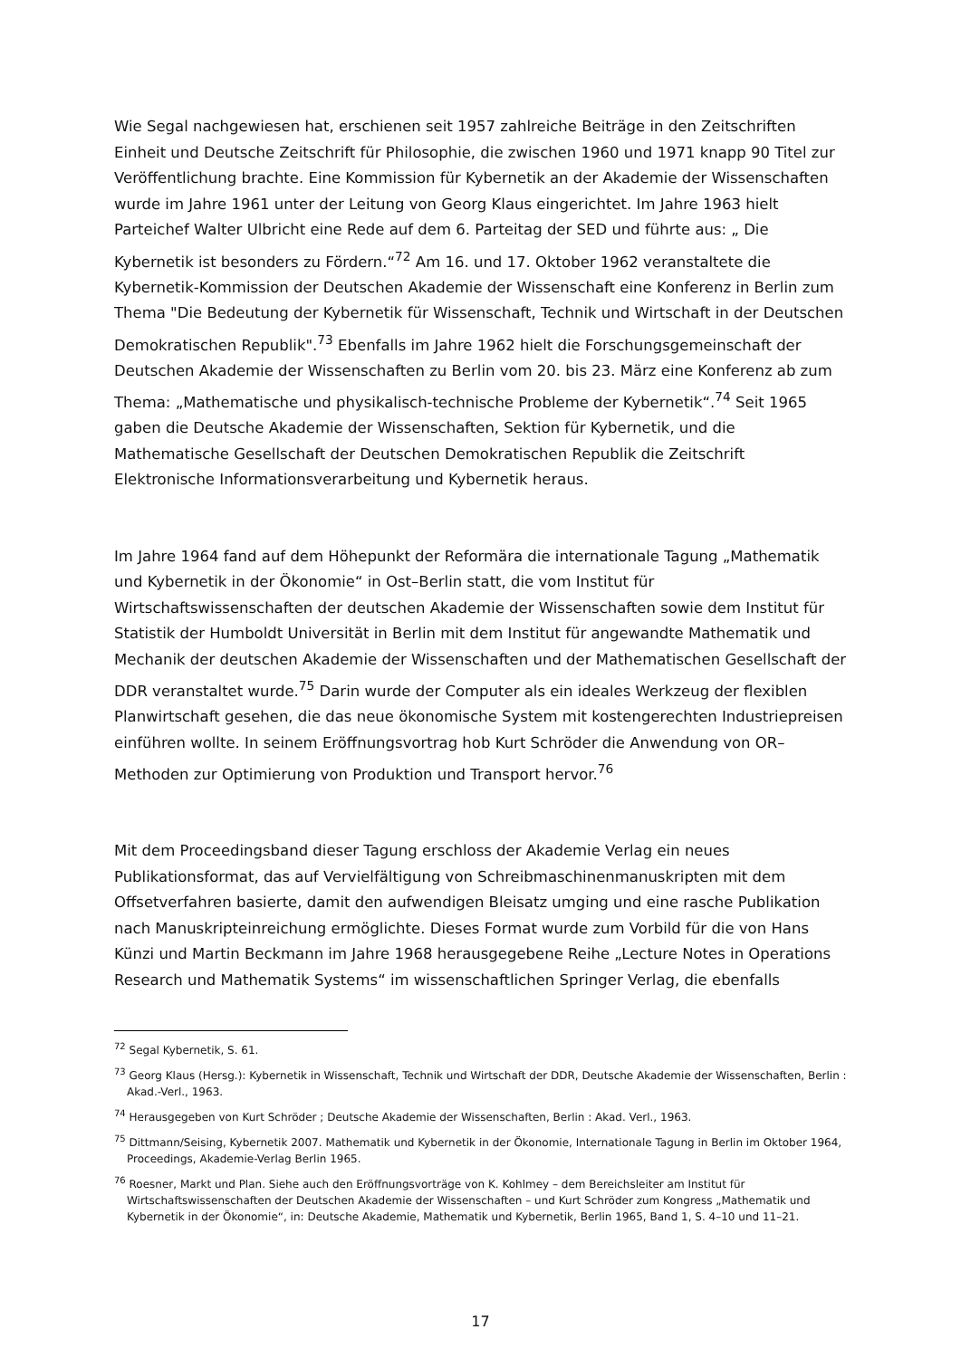Wie Segal nachgewiesen hat, erschienen seit 1957 zahlreiche Beiträge in den Zeitschriften Einheit und Deutsche Zeitschrift für Philosophie, die zwischen 1960 und 1971 knapp 90 Titel zur Veröffentlichung brachte. Eine Kommission für Kybernetik an der Akademie der Wissenschaften wurde im Jahre 1961 unter der Leitung von Georg Klaus eingerichtet. Im Jahre 1963 hielt Parteichef Walter Ulbricht eine Rede auf dem 6. Parteitag der SED und führte aus: „ Die Kybernetik ist besonders zu Fördern.“<sup>72</sup> Am 16. und 17. Oktober 1962 veranstaltete die Kybernetik-Kommission der Deutschen Akademie der Wissenschaft eine Konferenz in Berlin zum Thema "Die Bedeutung der Kybernetik für Wissenschaft, Technik und Wirtschaft in der Deutschen Demokratischen Republik".<sup>73</sup> Ebenfalls im Jahre 1962 hielt die Forschungsgemeinschaft der Deutschen Akademie der Wissenschaften zu Berlin vom 20. bis 23. März eine Konferenz ab zum Thema: „Mathematische und physikalisch-technische Probleme der Kybernetik“.<sup>74</sup> Seit 1965 gaben die Deutsche Akademie der Wissenschaften, Sektion für Kybernetik, und die Mathematische Gesellschaft der Deutschen Demokratischen Republik die Zeitschrift Elektronische Informationsverarbeitung und Kybernetik heraus.
Im Jahre 1964 fand auf dem Höhepunkt der Reformära die internationale Tagung „Mathematik und Kybernetik in der Ökonomie“ in Ost–Berlin statt, die vom Institut für Wirtschaftswissenschaften der deutschen Akademie der Wissenschaften sowie dem Institut für Statistik der Humboldt Universität in Berlin mit dem Institut für angewandte Mathematik und Mechanik der deutschen Akademie der Wissenschaften und der Mathematischen Gesellschaft der DDR veranstaltet wurde.<sup>75</sup> Darin wurde der Computer als ein ideales Werkzeug der flexiblen Planwirtschaft gesehen, die das neue ökonomische System mit kostengerechten Industriepreisen einführen wollte. In seinem Eröffnungsvortrag hob Kurt Schröder die Anwendung von OR–Methoden zur Optimierung von Produktion und Transport hervor.<sup>76</sup>
Mit dem Proceedingsband dieser Tagung erschloss der Akademie Verlag ein neues Publikationsformat, das auf Vervielfältigung von Schreibmaschinenmanuskripten mit dem Offsetverfahren basierte, damit den aufwendigen Bleisatz umging und eine rasche Publikation nach Manuskripteinreichung ermöglichte. Dieses Format wurde zum Vorbild für die von Hans Künzi und Martin Beckmann im Jahre 1968 herausgegebene Reihe „Lecture Notes in Operations Research und Mathematik Systems“ im wissenschaftlichen Springer Verlag, die ebenfalls
<sup>72</sup> Segal Kybernetik, S. 61.
<sup>73</sup> Georg Klaus (Hersg.): Kybernetik in Wissenschaft, Technik und Wirtschaft der DDR, Deutsche Akademie der Wissenschaften, Berlin : Akad.-Verl., 1963.
<sup>74</sup> Herausgegeben von Kurt Schröder ; Deutsche Akademie der Wissenschaften, Berlin : Akad. Verl., 1963.
<sup>75</sup> Dittmann/Seising, Kybernetik 2007. Mathematik und Kybernetik in der Ökonomie, Internationale Tagung in Berlin im Oktober 1964, Proceedings, Akademie-Verlag Berlin 1965.
<sup>76</sup> Roesner, Markt und Plan. Siehe auch den Eröffnungsvorträge von K. Kohlmey – dem Bereichsleiter am Institut für Wirtschaftswissenschaften der Deutschen Akademie der Wissenschaften – und Kurt Schröder zum Kongress „Mathematik und Kybernetik in der Ökonomie“, in: Deutsche Akademie, Mathematik und Kybernetik, Berlin 1965, Band 1, S. 4–10 und 11–21.
17